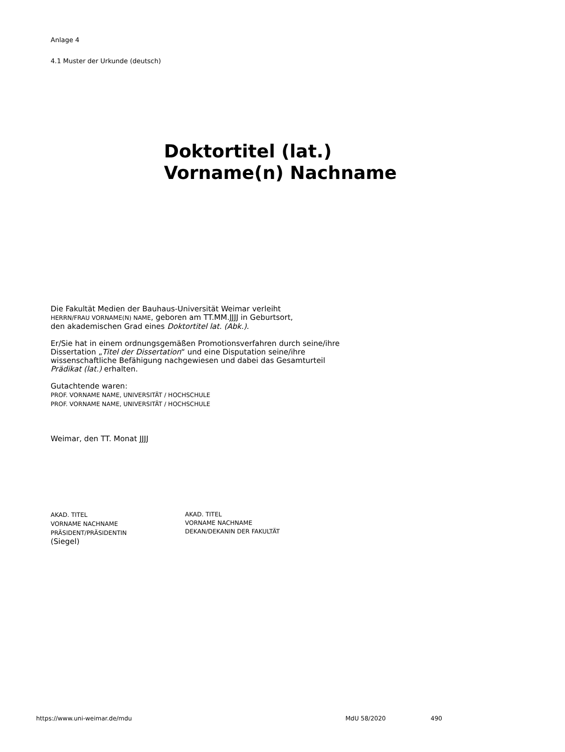Anlage 4
4.1 Muster der Urkunde (deutsch)
Doktortitel (lat.)
Vorname(n) Nachname
Die Fakultät Medien der Bauhaus-Universität Weimar verleiht
HERRN/FRAU VORNAME(N) NAME, geboren am TT.MM.JJJJ in Geburtsort,
den akademischen Grad eines Doktortitel lat. (Abk.).
Er/Sie hat in einem ordnungsgemäßen Promotionsverfahren durch seine/ihre
Dissertation „Titel der Dissertation“ und eine Disputation seine/ihre
wissenschaftliche Befähigung nachgewiesen und dabei das Gesamturteil
Prädikat (lat.) erhalten.
Gutachtende waren:
PROF. VORNAME NAME, UNIVERSITÄT / HOCHSCHULE
PROF. VORNAME NAME, UNIVERSITÄT / HOCHSCHULE
Weimar, den TT. Monat JJJJ
AKAD. TITEL
VORNAME NACHNAME
PRÄSIDENT/PRÄSIDENTIN
(Siegel)
AKAD. TITEL
VORNAME NACHNAME
DEKAN/DEKANIN DER FAKULTÄT
https://www.uni-weimar.de/mdu MdU 58/2020 490